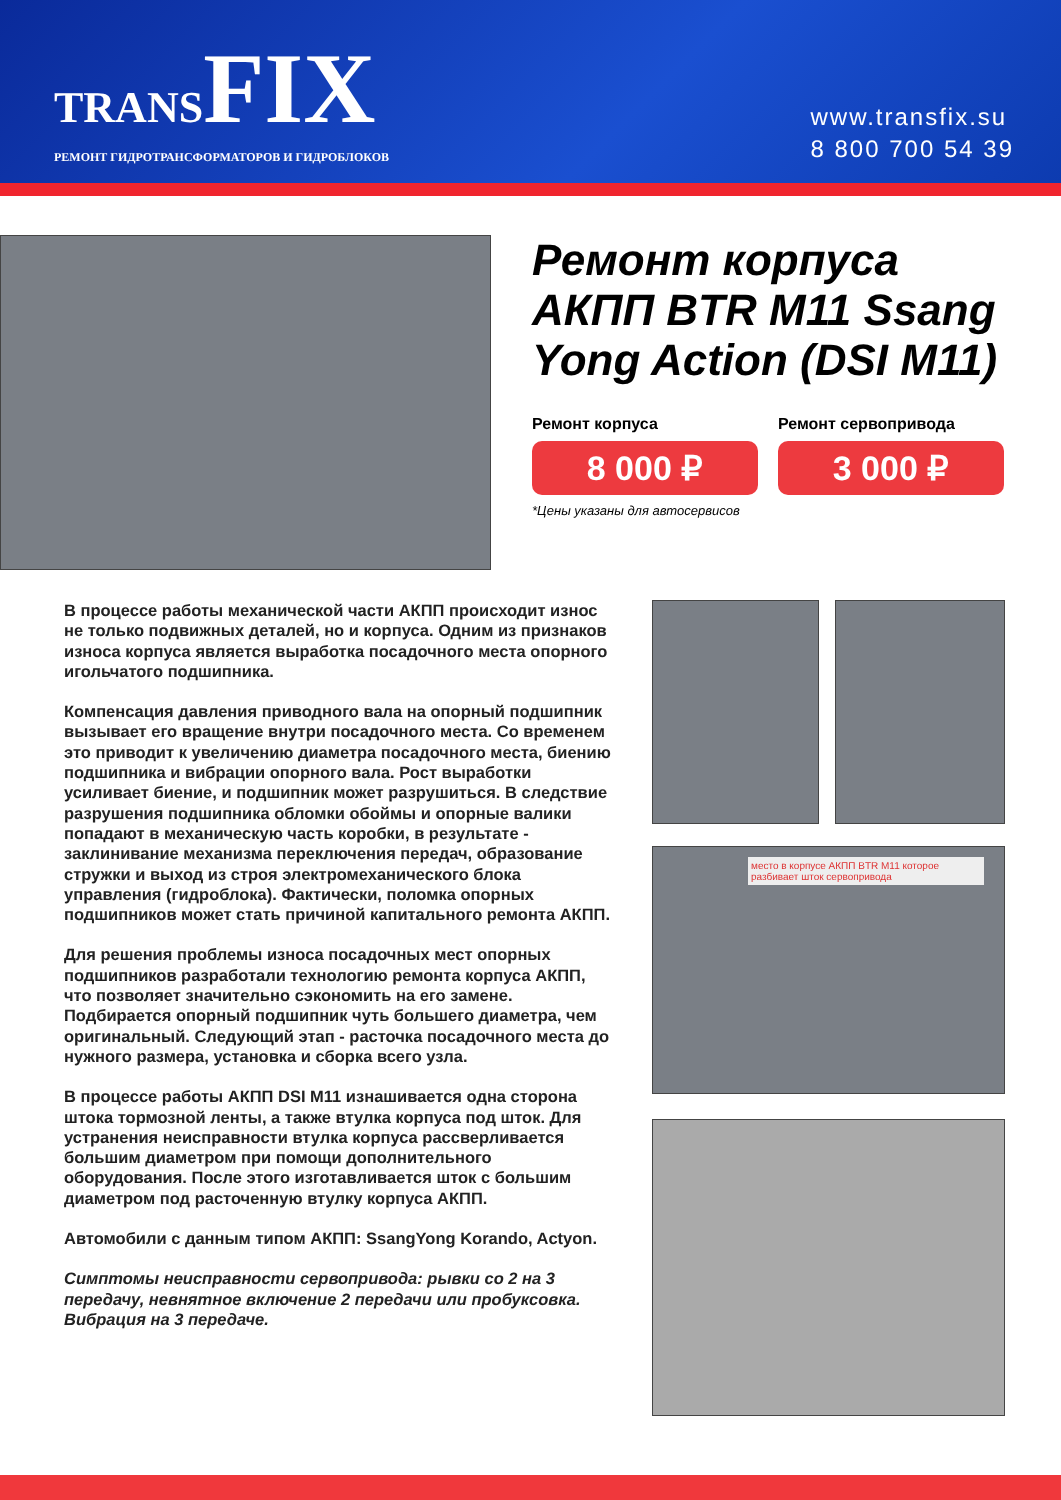TRANSFIX
РЕМОНТ ГИДРОТРАНСФОРМАТОРОВ И ГИДРОБЛОКОВ
www.transfix.su
8 800 700 54 39
Ремонт корпуса АКПП BTR M11 Ssang Yong Action (DSI M11)
Ремонт корпуса
8 000 ₽
Ремонт сервопривода
3 000 ₽
*Цены указаны для автосервисов
В процессе работы механической части АКПП происходит износ не только подвижных деталей, но и корпуса. Одним из признаков износа корпуса является выработка посадочного места опорного игольчатого подшипника.
Компенсация давления приводного вала на опорный подшипник вызывает его вращение внутри посадочного места. Со временем это приводит к увеличению диаметра посадочного места, биению подшипника и вибрации опорного вала. Рост выработки усиливает биение, и подшипник может разрушиться. В следствие разрушения подшипника обломки обоймы и опорные валики попадают в механическую часть коробки, в результате - заклинивание механизма переключения передач, образование стружки и выход из строя электромеханического блока управления (гидроблока). Фактически, поломка опорных подшипников может стать причиной капитального ремонта АКПП.
Для решения проблемы износа посадочных мест опорных подшипников разработали технологию ремонта корпуса АКПП, что позволяет значительно сэкономить на его замене. Подбирается опорный подшипник чуть большего диаметра, чем оригинальный. Следующий этап - расточка посадочного места до нужного размера, установка и сборка всего узла.
В процессе работы АКПП DSI M11 изнашивается одна сторона штока тормозной ленты, а также втулка корпуса под шток. Для устранения неисправности втулка корпуса рассверливается большим диаметром при помощи дополнительного оборудования. После этого изготавливается шток с большим диаметром под расточенную втулку корпуса АКПП.
Автомобили с данным типом АКПП: SsangYong Korando, Actyon.
Симптомы неисправности сервопривода: рывки со 2 на 3 передачу, невнятное включение 2 передачи или пробуксовка. Вибрация на 3 передаче.
место в корпусе АКПП BTR M11 которое разбивает шток сервопривода